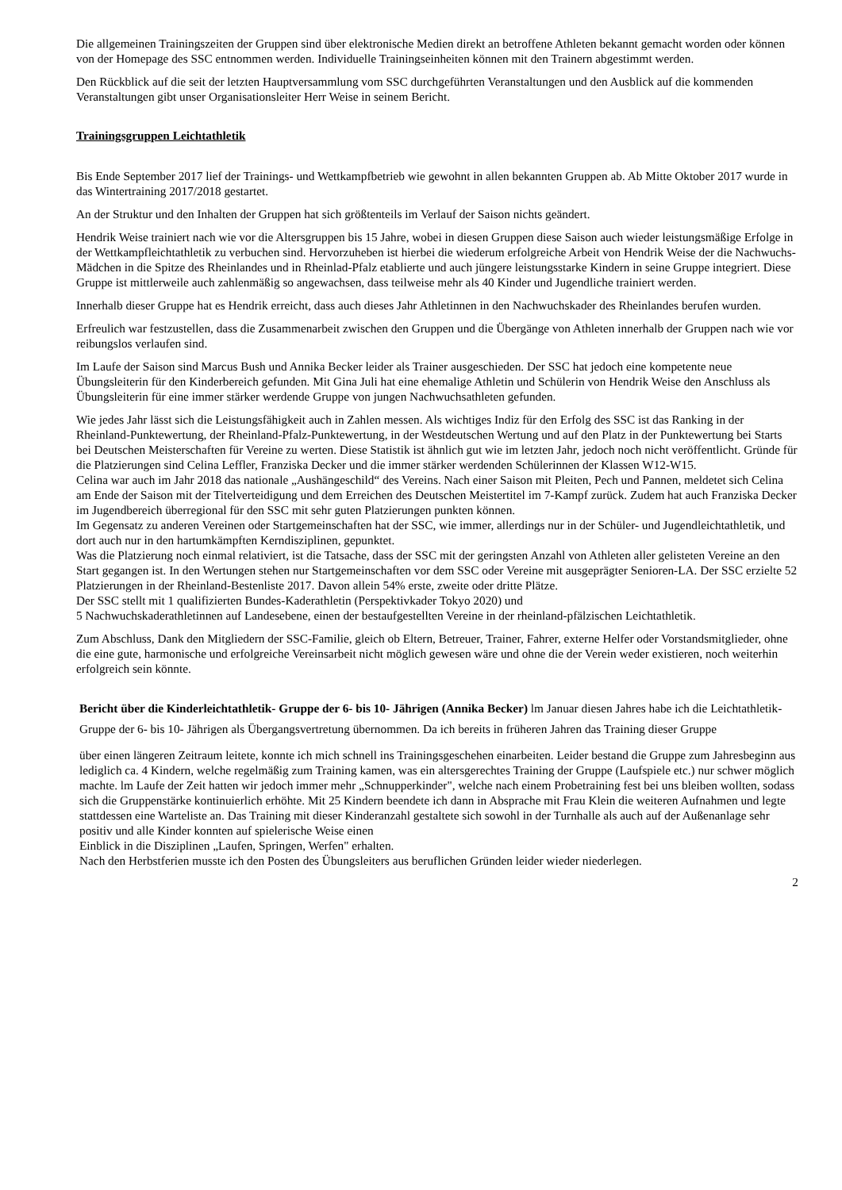Die allgemeinen Trainingszeiten der Gruppen sind über elektronische Medien direkt an betroffene Athleten bekannt gemacht worden oder können von der Homepage des SSC entnommen werden. Individuelle Trainingseinheiten können mit den Trainern abgestimmt werden.
Den Rückblick auf die seit der letzten Hauptversammlung vom SSC durchgeführten Veranstaltungen und den Ausblick auf die kommenden Veranstaltungen gibt unser Organisationsleiter Herr Weise in seinem Bericht.
Trainingsgruppen Leichtathletik
Bis Ende September 2017 lief der Trainings- und Wettkampfbetrieb wie gewohnt in allen bekannten Gruppen ab. Ab Mitte Oktober 2017 wurde in das Wintertraining 2017/2018 gestartet.
An der Struktur und den Inhalten der Gruppen hat sich größtenteils im Verlauf der Saison nichts geändert.
Hendrik Weise trainiert nach wie vor die Altersgruppen bis 15 Jahre, wobei in diesen Gruppen diese Saison auch wieder leistungsmäßige Erfolge in der Wettkampfleichtathletik zu verbuchen sind. Hervorzuheben ist hierbei die wiederum erfolgreiche Arbeit von Hendrik Weise der die Nachwuchs-Mädchen in die Spitze des Rheinlandes und in Rheinlad-Pfalz etablierte und auch jüngere leistungsstarke Kindern in seine Gruppe integriert. Diese Gruppe ist mittlerweile auch zahlenmäßig so angewachsen, dass teilweise mehr als 40 Kinder und Jugendliche trainiert werden.
Innerhalb dieser Gruppe hat es Hendrik erreicht, dass auch dieses Jahr Athletinnen in den Nachwuchskader des Rheinlandes berufen wurden.
Erfreulich war festzustellen, dass die Zusammenarbeit zwischen den Gruppen und die Übergänge von Athleten innerhalb der Gruppen nach wie vor reibungslos verlaufen sind.
Im Laufe der Saison sind Marcus Bush und Annika Becker leider als Trainer ausgeschieden. Der SSC hat jedoch eine kompetente neue Übungsleiterin für den Kinderbereich gefunden. Mit Gina Juli hat eine ehemalige Athletin und Schülerin von Hendrik Weise den Anschluss als Übungsleiterin für eine immer stärker werdende Gruppe von jungen Nachwuchsathleten gefunden.
Wie jedes Jahr lässt sich die Leistungsfähigkeit auch in Zahlen messen. Als wichtiges Indiz für den Erfolg des SSC ist das Ranking in der Rheinland-Punktewertung, der Rheinland-Pfalz-Punktewertung, in der Westdeutschen Wertung und auf den Platz in der Punktewertung bei Starts bei Deutschen Meisterschaften für Vereine zu werten. Diese Statistik ist ähnlich gut wie im letzten Jahr, jedoch noch nicht veröffentlicht. Gründe für die Platzierungen sind Celina Leffler, Franziska Decker und die immer stärker werdenden Schülerinnen der Klassen W12-W15.
Celina war auch im Jahr 2018 das nationale „Aushängeschild“ des Vereins. Nach einer Saison mit Pleiten, Pech und Pannen, meldetet sich Celina am Ende der Saison mit der Titelverteidigung und dem Erreichen des Deutschen Meistertitel im 7-Kampf zurück. Zudem hat auch Franziska Decker im Jugendbereich überregional für den SSC mit sehr guten Platzierungen punkten können.
Im Gegensatz zu anderen Vereinen oder Startgemeinschaften hat der SSC, wie immer, allerdings nur in der Schüler- und Jugendleichtathletik, und dort auch nur in den hartumkämpften Kerndisziplinen, gepunktet.
Was die Platzierung noch einmal relativiert, ist die Tatsache, dass der SSC mit der geringsten Anzahl von Athleten aller gelisteten Vereine an den Start gegangen ist. In den Wertungen stehen nur Startgemeinschaften vor dem SSC oder Vereine mit ausgeprägter Senioren-LA. Der SSC erzielte 52 Platzierungen in der Rheinland-Bestenliste 2017. Davon allein 54% erste, zweite oder dritte Plätze.
Der SSC stellt mit 1 qualifizierten Bundes-Kaderathletin (Perspektivkader Tokyo 2020) und
5 Nachwuchskaderathletinnen auf Landesebene, einen der bestaufgestellten Vereine in der rheinland-pfälzischen Leichtathletik.
Zum Abschluss, Dank den Mitgliedern der SSC-Familie, gleich ob Eltern, Betreuer, Trainer, Fahrer, externe Helfer oder Vorstandsmitglieder, ohne die eine gute, harmonische und erfolgreiche Vereinsarbeit nicht möglich gewesen wäre und ohne die der Verein weder existieren, noch weiterhin erfolgreich sein könnte.
Bericht über die Kinderleichtathletik- Gruppe der 6- bis 10- Jährigen (Annika Becker) lm Januar diesen Jahres habe ich die Leichtathletik- Gruppe der 6- bis 10- Jährigen als Übergangsvertretung übernommen. Da ich bereits in früheren Jahren das Training dieser Gruppe
über einen längeren Zeitraum leitete, konnte ich mich schnell ins Trainingsgeschehen einarbeiten. Leider bestand die Gruppe zum Jahresbeginn aus lediglich ca. 4 Kindern, welche regelmäßig zum Training kamen, was ein altersgerechtes Training der Gruppe (Laufspiele etc.) nur schwer möglich machte. lm Laufe der Zeit hatten wir jedoch immer mehr „Schnupperkinder", welche nach einem Probetraining fest bei uns bleiben wollten, sodass sich die Gruppenstärke kontinuierlich erhöhte. Mit 25 Kindern beendete ich dann in Absprache mit Frau Klein die weiteren Aufnahmen und legte stattdessen eine Warteliste an. Das Training mit dieser Kinderanzahl gestaltete sich sowohl in der Turnhalle als auch auf der Außenanlage sehr positiv und alle Kinder konnten auf spielerische Weise einen
Einblick in die Disziplinen „Laufen, Springen, Werfen" erhalten.
Nach den Herbstferien musste ich den Posten des Übungsleiters aus beruflichen Gründen leider wieder niederlegen.
2